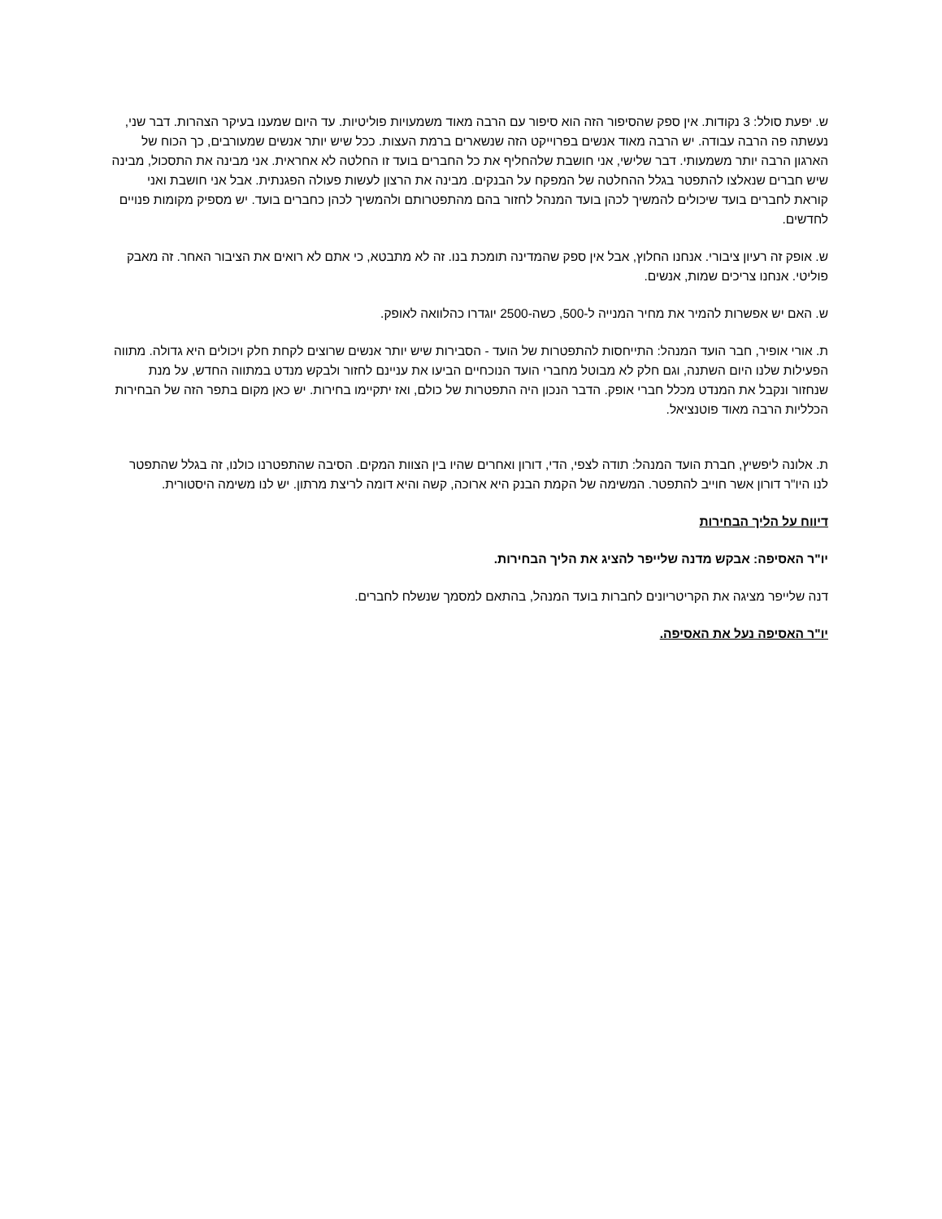ש. יפעת סולל: 3 נקודות. אין ספק שהסיפור הזה הוא סיפור עם הרבה מאוד משמעויות פוליטיות. עד היום שמענו בעיקר הצהרות. דבר שני, נעשתה פה הרבה עבודה. יש הרבה מאוד אנשים בפרוייקט הזה שנשארים ברמת העצות. ככל שיש יותר אנשים שמעורבים, כך הכוח של הארגון הרבה יותר משמעותי. דבר שלישי, אני חושבת שלהחליף את כל החברים בועד זו החלטה לא אחראית. אני מבינה את התסכול, מבינה שיש חברים שנאלצו להתפטר בגלל ההחלטה של המפקח על הבנקים. מבינה את הרצון לעשות פעולה הפגנתית. אבל אני חושבת ואני קוראת לחברים בועד שיכולים להמשיך לכהן בועד המנהל לחזור בהם מהתפטרותם ולהמשיך לכהן כחברים בועד. יש מספיק מקומות פנויים לחדשים.
ש. אופק זה רעיון ציבורי. אנחנו החלוץ, אבל אין ספק שהמדינה תומכת בנו. זה לא מתבטא, כי אתם לא רואים את הציבור האחר. זה מאבק פוליטי. אנחנו צריכים שמות, אנשים.
ש. האם יש אפשרות להמיר את מחיר המנייה ל-500, כשה-2500 יוגדרו כהלוואה לאופק.
ת. אורי אופיר, חבר הועד המנהל: התייחסות להתפטרות של הועד - הסבירות שיש יותר אנשים שרוצים לקחת חלק ויכולים היא גדולה. מתווה הפעילות שלנו היום השתנה, וגם חלק לא מבוטל מחברי הועד הנוכחיים הביעו את עניינם לחזור ולבקש מנדט במתווה החדש, על מנת שנחזור ונקבל את המנדט מכלל חברי אופק. הדבר הנכון היה התפטרות של כולם, ואז יתקיימו בחירות. יש כאן מקום בתפר הזה של הבחירות הכלליות הרבה מאוד פוטנציאל.
ת. אלונה ליפשיץ, חברת הועד המנהל: תודה לצפי, הדי, דורון ואחרים שהיו בין הצוות המקים. הסיבה שהתפטרנו כולנו, זה בגלל שהתפטר לנו היו"ר דורון אשר חוייב להתפטר. המשימה של הקמת הבנק היא ארוכה, קשה והיא דומה לריצת מרתון. יש לנו משימה היסטורית.
דיווח על הליך הבחירות
יו"ר האסיפה: אבקש מדנה שלייפר להציג את הליך הבחירות.
דנה שלייפר מציגה את הקריטריונים לחברות בועד המנהל, בהתאם למסמך שנשלח לחברים.
יו"ר האסיפה נעל את האסיפה.